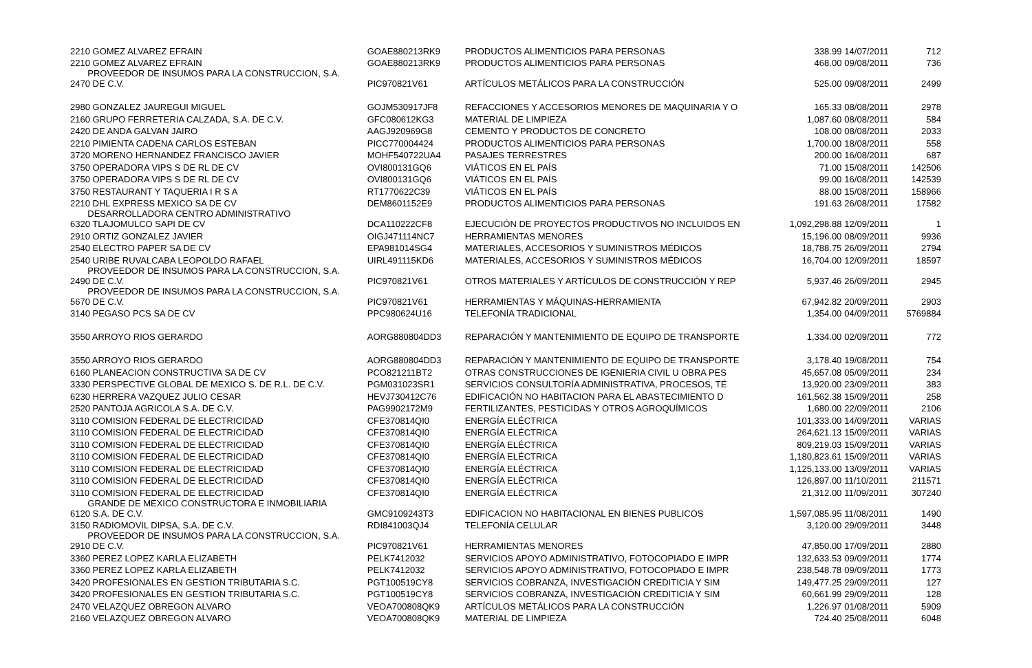| 2210 GOMEZ ALVAREZ EFRAIN | GOAE880213RK9 | PRODUCTOS ALIMENTICIOS PARA PERSONAS | 338.99 | 14/07/2011 | 712 |
| 2210 GOMEZ ALVAREZ EFRAIN | GOAE880213RK9 | PRODUCTOS ALIMENTICIOS PARA PERSONAS | 468.00 | 09/08/2011 | 736 |
| PROVEEDOR DE INSUMOS PARA LA CONSTRUCCION, S.A. 2470 DE C.V. | PIC970821V61 | ARTÍCULOS METÁLICOS PARA LA CONSTRUCCIÓN | 525.00 | 09/08/2011 | 2499 |
| 2980 GONZALEZ JAUREGUI MIGUEL | GOJM530917JF8 | REFACCIONES Y ACCESORIOS MENORES DE MAQUINARIA Y O | 165.33 | 08/08/2011 | 2978 |
| 2160 GRUPO FERRETERIA CALZADA, S.A. DE C.V. | GFC080612KG3 | MATERIAL DE LIMPIEZA | 1,087.60 | 08/08/2011 | 584 |
| 2420 DE ANDA GALVAN JAIRO | AAGJ920969G8 | CEMENTO Y PRODUCTOS DE CONCRETO | 108.00 | 08/08/2011 | 2033 |
| 2210 PIMIENTA CADENA CARLOS ESTEBAN | PICC770004424 | PRODUCTOS ALIMENTICIOS PARA PERSONAS | 1,700.00 | 18/08/2011 | 558 |
| 3720 MORENO HERNANDEZ FRANCISCO JAVIER | MOHF540722UA4 | PASAJES TERRESTRES | 200.00 | 16/08/2011 | 687 |
| 3750 OPERADORA VIPS S DE RL DE CV | OVI800131GQ6 | VIÁTICOS EN EL PAÍS | 71.00 | 15/08/2011 | 142506 |
| 3750 OPERADORA VIPS S DE RL DE CV | OVI800131GQ6 | VIÁTICOS EN EL PAÍS | 99.00 | 16/08/2011 | 142539 |
| 3750 RESTAURANT Y TAQUERIA I R S A | RT1770622C39 | VIÁTICOS EN EL PAÍS | 88.00 | 15/08/2011 | 158966 |
| 2210 DHL EXPRESS MEXICO SA DE CV | DEM8601152E9 | PRODUCTOS ALIMENTICIOS PARA PERSONAS | 191.63 | 26/08/2011 | 17582 |
| DESARROLLADORA CENTRO ADMINISTRATIVO 6320 TLAJOMULCO SAPI DE CV | DCA110222CF8 | EJECUCIÓN DE PROYECTOS PRODUCTIVOS NO INCLUIDOS EN | 1,092,298.88 | 12/09/2011 | 1 |
| 2910 ORTIZ GONZALEZ JAVIER | OIGJ471114NC7 | HERRAMIENTAS MENORES | 15,196.00 | 08/09/2011 | 9936 |
| 2540 ELECTRO PAPER SA DE CV | EPA981014SG4 | MATERIALES, ACCESORIOS Y SUMINISTROS MÉDICOS | 18,788.75 | 26/09/2011 | 2794 |
| 2540 URIBE RUVALCABA LEOPOLDO RAFAEL | UIRL491115KD6 | MATERIALES, ACCESORIOS Y SUMINISTROS MÉDICOS | 16,704.00 | 12/09/2011 | 18597 |
| PROVEEDOR DE INSUMOS PARA LA CONSTRUCCION, S.A. 2490 DE C.V. | PIC970821V61 | OTROS MATERIALES Y ARTÍCULOS DE CONSTRUCCIÓN Y REP | 5,937.46 | 26/09/2011 | 2945 |
| PROVEEDOR DE INSUMOS PARA LA CONSTRUCCION, S.A. 5670 DE C.V. | PIC970821V61 | HERRAMIENTAS Y MÁQUINAS-HERRAMIENTA | 67,942.82 | 20/09/2011 | 2903 |
| 3140 PEGASO PCS SA DE CV | PPC980624U16 | TELEFONÍA TRADICIONAL | 1,354.00 | 04/09/2011 | 5769884 |
| 3550 ARROYO RIOS GERARDO | AORG880804DD3 | REPARACIÓN Y MANTENIMIENTO DE EQUIPO DE TRANSPORTE | 1,334.00 | 02/09/2011 | 772 |
| 3550 ARROYO RIOS GERARDO | AORG880804DD3 | REPARACIÓN Y MANTENIMIENTO DE EQUIPO DE TRANSPORTE | 3,178.40 | 19/08/2011 | 754 |
| 6160 PLANEACION CONSTRUCTIVA SA DE CV | PCO821211BT2 | OTRAS CONSTRUCCIONES DE IGENIERIA CIVIL U OBRA PES | 45,657.08 | 05/09/2011 | 234 |
| 3330 PERSPECTIVE GLOBAL DE MEXICO S. DE R.L. DE C.V. | PGM031023SR1 | SERVICIOS CONSULTORÍA ADMINISTRATIVA, PROCESOS, TÉ | 13,920.00 | 23/09/2011 | 383 |
| 6230 HERRERA VAZQUEZ JULIO CESAR | HEVJ730412C76 | EDIFICACIÓN NO HABITACION PARA EL ABASTECIMIENTO D | 161,562.38 | 15/09/2011 | 258 |
| 2520 PANTOJA AGRICOLA S.A. DE C.V. | PAG9902172M9 | FERTILIZANTES, PESTICIDAS Y OTROS AGROQUÍMICOS | 1,680.00 | 22/09/2011 | 2106 |
| 3110 COMISION FEDERAL DE ELECTRICIDAD | CFE370814QI0 | ENERGÍA ELÉCTRICA | 101,333.00 | 14/09/2011 | VARIAS |
| 3110 COMISION FEDERAL DE ELECTRICIDAD | CFE370814QI0 | ENERGÍA ELÉCTRICA | 264,621.13 | 15/09/2011 | VARIAS |
| 3110 COMISION FEDERAL DE ELECTRICIDAD | CFE370814QI0 | ENERGÍA ELÉCTRICA | 809,219.03 | 15/09/2011 | VARIAS |
| 3110 COMISION FEDERAL DE ELECTRICIDAD | CFE370814QI0 | ENERGÍA ELÉCTRICA | 1,180,823.61 | 15/09/2011 | VARIAS |
| 3110 COMISION FEDERAL DE ELECTRICIDAD | CFE370814QI0 | ENERGÍA ELÉCTRICA | 1,125,133.00 | 13/09/2011 | VARIAS |
| 3110 COMISION FEDERAL DE ELECTRICIDAD | CFE370814QI0 | ENERGÍA ELÉCTRICA | 126,897.00 | 11/10/2011 | 211571 |
| 3110 COMISION FEDERAL DE ELECTRICIDAD | CFE370814QI0 | ENERGÍA ELÉCTRICA | 21,312.00 | 11/09/2011 | 307240 |
| GRANDE DE MEXICO CONSTRUCTORA E INMOBILIARIA 6120 S.A. DE C.V. | GMC9109243T3 | EDIFICACION NO HABITACIONAL EN BIENES PUBLICOS | 1,597,085.95 | 11/08/2011 | 1490 |
| 3150 RADIOMOVIL DIPSA, S.A. DE C.V. | RDI841003QJ4 | TELEFONÍA CELULAR | 3,120.00 | 29/09/2011 | 3448 |
| PROVEEDOR DE INSUMOS PARA LA CONSTRUCCION, S.A. 2910 DE C.V. | PIC970821V61 | HERRAMIENTAS MENORES | 47,850.00 | 17/09/2011 | 2880 |
| 3360 PEREZ LOPEZ KARLA ELIZABETH | PELK7412032 | SERVICIOS APOYO ADMINISTRATIVO, FOTOCOPIADO E IMPR | 132,633.53 | 09/09/2011 | 1774 |
| 3360 PEREZ LOPEZ KARLA ELIZABETH | PELK7412032 | SERVICIOS APOYO ADMINISTRATIVO, FOTOCOPIADO E IMPR | 238,548.78 | 09/09/2011 | 1773 |
| 3420 PROFESIONALES EN GESTION TRIBUTARIA S.C. | PGT100519CY8 | SERVICIOS COBRANZA, INVESTIGACIÓN CREDITICIA Y SIM | 149,477.25 | 29/09/2011 | 127 |
| 3420 PROFESIONALES EN GESTION TRIBUTARIA S.C. | PGT100519CY8 | SERVICIOS COBRANZA, INVESTIGACIÓN CREDITICIA Y SIM | 60,661.99 | 29/09/2011 | 128 |
| 2470 VELAZQUEZ OBREGON ALVARO | VEOA700808QK9 | ARTÍCULOS METÁLICOS PARA LA CONSTRUCCIÓN | 1,226.97 | 01/08/2011 | 5909 |
| 2160 VELAZQUEZ OBREGON ALVARO | VEOA700808QK9 | MATERIAL DE LIMPIEZA | 724.40 | 25/08/2011 | 6048 |